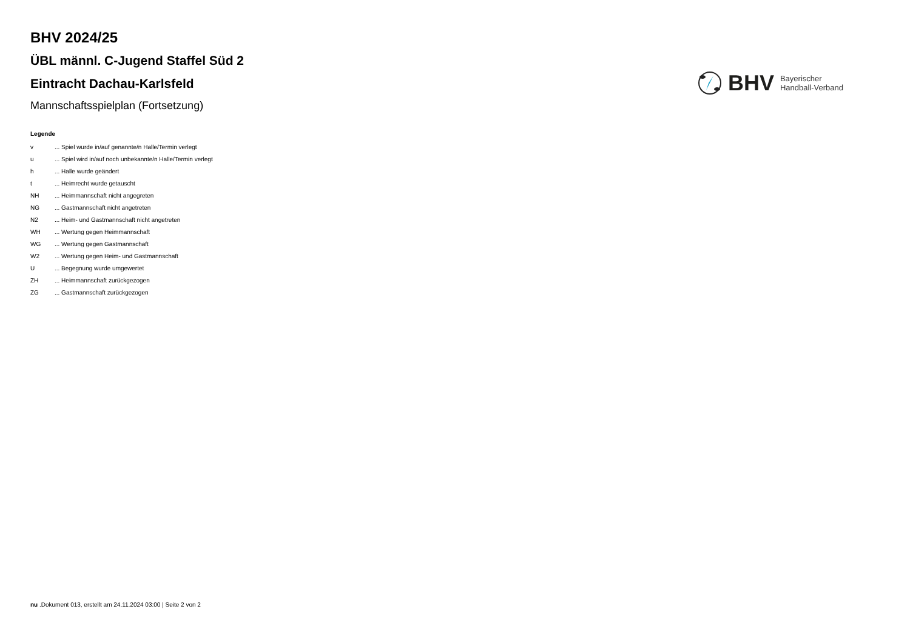BHV 2024/25
ÜBL männl. C-Jugend Staffel Süd 2
Eintracht Dachau-Karlsfeld
Mannschaftsspielplan (Fortsetzung)
BHV
Bayerischer
Handball-Verband
Legende
| v | ... Spiel wurde in/auf genannte/n Halle/Termin verlegt |
| u | ... Spiel wird in/auf noch unbekannte/n Halle/Termin verlegt |
| h | ... Halle wurde geändert |
| t | ... Heimrecht wurde getauscht |
| NH | ... Heimmannschaft nicht angegreten |
| NG | ... Gastmannschaft nicht angetreten |
| N2 | ... Heim- und Gastmannschaft nicht angetreten |
| WH | ... Wertung gegen Heimmannschaft |
| WG | ... Wertung gegen Gastmannschaft |
| W2 | ... Wertung gegen Heim- und Gastmannschaft |
| U | ... Begegnung wurde umgewertet |
| ZH | ... Heimmannschaft zurückgezogen |
| ZG | ... Gastmannschaft zurückgezogen |
nu .Dokument 013, erstellt am 24.11.2024 03:00 | Seite 2 von 2